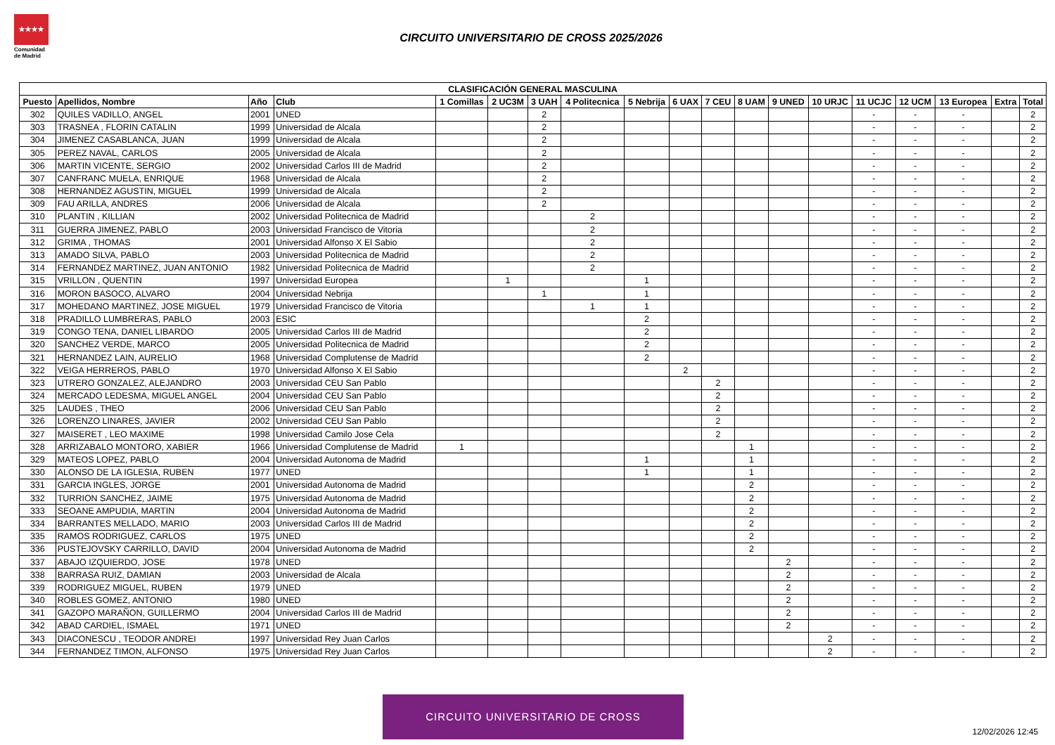★★★★
Comunidad de Madrid
CIRCUITO UNIVERSITARIO DE CROSS 2025/2026
| CLASIFICACIÓN GENERAL MASCULINA | | | | | | | | | | | | | | | | | | |
| --- | --- | --- | --- | --- | --- | --- | --- | --- | --- | --- | --- | --- | --- | --- | --- | --- | --- | --- |
| Puesto | Apellidos, Nombre | Año | Club | 1 Comillas | 2 UC3M | 3 UAH | 4 Politecnica | 5 Nebrija | 6 UAX | 7 CEU | 8 UAM | 9 UNED | 10 URJC | 11 UCJC | 12 UCM | 13 Europea | Extra | Total |
| 302 | QUILES VADILLO, ANGEL | 2001 | UNED | | | 2 | | | | | | | | - | - | - | | 2 |
| 303 | TRASNEA , FLORIN CATALIN | 1999 | Universidad de Alcala | | | 2 | | | | | | | | - | - | - | | 2 |
| 304 | JIMENEZ CASABLANCA, JUAN | 1999 | Universidad de Alcala | | | 2 | | | | | | | | - | - | - | | 2 |
| 305 | PEREZ NAVAL, CARLOS | 2005 | Universidad de Alcala | | | 2 | | | | | | | | - | - | - | | 2 |
| 306 | MARTIN VICENTE, SERGIO | 2002 | Universidad Carlos III de Madrid | | | 2 | | | | | | | | - | - | - | | 2 |
| 307 | CANFRANC MUELA, ENRIQUE | 1968 | Universidad de Alcala | | | 2 | | | | | | | | - | - | - | | 2 |
| 308 | HERNANDEZ AGUSTIN, MIGUEL | 1999 | Universidad de Alcala | | | 2 | | | | | | | | - | - | - | | 2 |
| 309 | FAU ARILLA, ANDRES | 2006 | Universidad de Alcala | | | 2 | | | | | | | | - | - | - | | 2 |
| 310 | PLANTIN , KILLIAN | 2002 | Universidad Politecnica de Madrid | | | | 2 | | | | | | | - | - | - | | 2 |
| 311 | GUERRA JIMENEZ, PABLO | 2003 | Universidad Francisco de Vitoria | | | | 2 | | | | | | | - | - | - | | 2 |
| 312 | GRIMA , THOMAS | 2001 | Universidad Alfonso X El Sabio | | | | 2 | | | | | | | - | - | - | | 2 |
| 313 | AMADO SILVA, PABLO | 2003 | Universidad Politecnica de Madrid | | | | 2 | | | | | | | - | - | - | | 2 |
| 314 | FERNANDEZ MARTINEZ, JUAN ANTONIO | 1982 | Universidad Politecnica de Madrid | | | | 2 | | | | | | | - | - | - | | 2 |
| 315 | VRILLON , QUENTIN | 1997 | Universidad Europea | | 1 | | | 1 | | | | | | - | - | - | | 2 |
| 316 | MORON BASOCO, ALVARO | 2004 | Universidad Nebrija | | | 1 | | 1 | | | | | | - | - | - | | 2 |
| 317 | MOHEDANO MARTINEZ, JOSE MIGUEL | 1979 | Universidad Francisco de Vitoria | | | | 1 | 1 | | | | | | - | - | - | | 2 |
| 318 | PRADILLO LUMBRERAS, PABLO | 2003 | ESIC | | | | | 2 | | | | | | - | - | - | | 2 |
| 319 | CONGO TENA, DANIEL LIBARDO | 2005 | Universidad Carlos III de Madrid | | | | | 2 | | | | | | - | - | - | | 2 |
| 320 | SANCHEZ VERDE, MARCO | 2005 | Universidad Politecnica de Madrid | | | | | 2 | | | | | | - | - | - | | 2 |
| 321 | HERNANDEZ LAIN, AURELIO | 1968 | Universidad Complutense de Madrid | | | | | 2 | | | | | | - | - | - | | 2 |
| 322 | VEIGA HERREROS, PABLO | 1970 | Universidad Alfonso X El Sabio | | | | | | 2 | | | | | - | - | - | | 2 |
| 323 | UTRERO GONZALEZ, ALEJANDRO | 2003 | Universidad CEU San Pablo | | | | | | | 2 | | | | - | - | - | | 2 |
| 324 | MERCADO LEDESMA, MIGUEL ANGEL | 2004 | Universidad CEU San Pablo | | | | | | | 2 | | | | - | - | - | | 2 |
| 325 | LAUDES , THEO | 2006 | Universidad CEU San Pablo | | | | | | | 2 | | | | - | - | - | | 2 |
| 326 | LORENZO LINARES, JAVIER | 2002 | Universidad CEU San Pablo | | | | | | | 2 | | | | - | - | - | | 2 |
| 327 | MAISERET , LEO MAXIME | 1998 | Universidad Camilo Jose Cela | | | | | | | 2 | | | | - | - | - | | 2 |
| 328 | ARRIZABALO MONTORO, XABIER | 1966 | Universidad Complutense de Madrid | 1 | | | | | | | 1 | | | - | - | - | | 2 |
| 329 | MATEOS LOPEZ, PABLO | 2004 | Universidad Autonoma de Madrid | | | | | 1 | | | 1 | | | - | - | - | | 2 |
| 330 | ALONSO DE LA IGLESIA, RUBEN | 1977 | UNED | | | | | 1 | | | 1 | | | - | - | - | | 2 |
| 331 | GARCIA INGLES, JORGE | 2001 | Universidad Autonoma de Madrid | | | | | | | | 2 | | | - | - | - | | 2 |
| 332 | TURRION SANCHEZ, JAIME | 1975 | Universidad Autonoma de Madrid | | | | | | | | 2 | | | - | - | - | | 2 |
| 333 | SEOANE AMPUDIA, MARTIN | 2004 | Universidad Autonoma de Madrid | | | | | | | | 2 | | | - | - | - | | 2 |
| 334 | BARRANTES MELLADO, MARIO | 2003 | Universidad Carlos III de Madrid | | | | | | | | 2 | | | - | - | - | | 2 |
| 335 | RAMOS RODRIGUEZ, CARLOS | 1975 | UNED | | | | | | | | 2 | | | - | - | - | | 2 |
| 336 | PUSTEJOVSKY CARRILLO, DAVID | 2004 | Universidad Autonoma de Madrid | | | | | | | | 2 | | | - | - | - | | 2 |
| 337 | ABAJO IZQUIERDO, JOSE | 1978 | UNED | | | | | | | | | 2 | | - | - | - | | 2 |
| 338 | BARRASA RUIZ, DAMIAN | 2003 | Universidad de Alcala | | | | | | | | | 2 | | - | - | - | | 2 |
| 339 | RODRIGUEZ MIGUEL, RUBEN | 1979 | UNED | | | | | | | | | 2 | | - | - | - | | 2 |
| 340 | ROBLES GOMEZ, ANTONIO | 1980 | UNED | | | | | | | | | 2 | | - | - | - | | 2 |
| 341 | GAZOPO MARAÑON, GUILLERMO | 2004 | Universidad Carlos III de Madrid | | | | | | | | | 2 | | - | - | - | | 2 |
| 342 | ABAD CARDIEL, ISMAEL | 1971 | UNED | | | | | | | | | 2 | | - | - | - | | 2 |
| 343 | DIACONESCU , TEODOR ANDREI | 1997 | Universidad Rey Juan Carlos | | | | | | | | | | 2 | - | - | - | | 2 |
| 344 | FERNANDEZ TIMON, ALFONSO | 1975 | Universidad Rey Juan Carlos | | | | | | | | | | 2 | - | - | - | | 2 |
CIRCUITO UNIVERSITARIO DE CROSS
12/02/2026 12:45